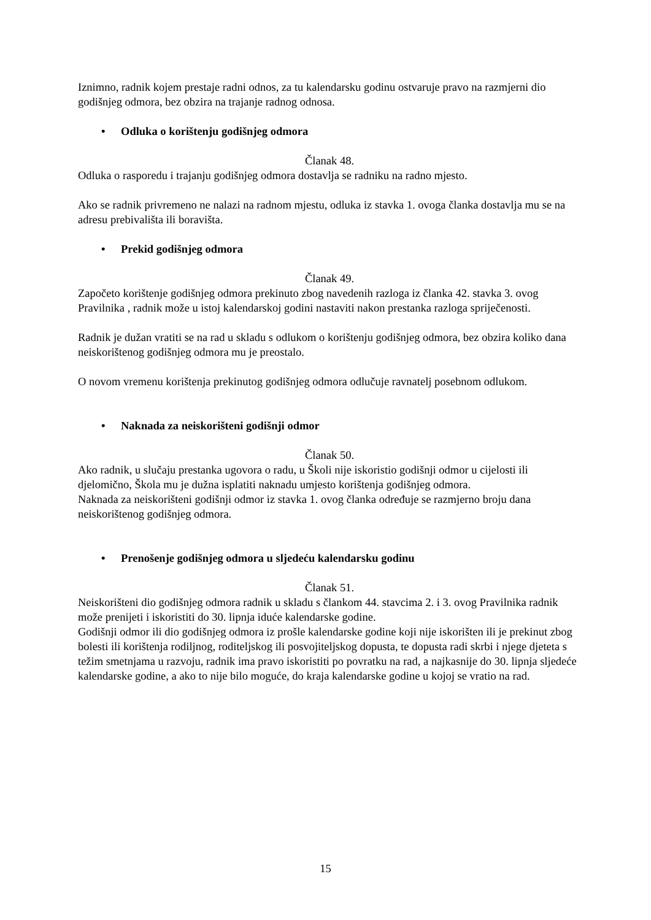Iznimno, radnik kojem prestaje radni odnos, za tu kalendarsku godinu ostvaruje pravo na razmjerni dio godišnjeg odmora, bez obzira na trajanje radnog odnosa.
• Odluka o korištenju godišnjeg odmora
Članak 48.
Odluka o rasporedu i trajanju godišnjeg odmora dostavlja se radniku na radno mjesto.
Ako se radnik privremeno ne nalazi na radnom mjestu, odluka iz stavka 1. ovoga članka dostavlja mu se na adresu prebivališta ili boravišta.
• Prekid godišnjeg odmora
Članak 49.
Započeto korištenje godišnjeg odmora prekinuto zbog navedenih razloga iz članka 42. stavka 3. ovog Pravilnika , radnik može u istoj kalendarskoj godini nastaviti nakon prestanka razloga spriječenosti.
Radnik je dužan vratiti se na rad u skladu s odlukom o korištenju godišnjeg odmora, bez obzira koliko dana neiskorištenog godišnjeg odmora mu je preostalo.
O novom vremenu korištenja prekinutog godišnjeg odmora odlučuje ravnatelj posebnom odlukom.
• Naknada za neiskorišteni godišnji odmor
Članak 50.
Ako radnik, u slučaju prestanka ugovora o radu, u Školi nije iskoristio godišnji odmor u cijelosti ili djelomično, Škola mu je dužna isplatiti naknadu umjesto korištenja godišnjeg odmora.
Naknada za neiskorišteni godišnji odmor iz stavka 1. ovog članka određuje se razmjerno broju dana neiskorištenog godišnjeg odmora.
• Prenošenje godišnjeg odmora u sljedeću kalendarsku godinu
Članak 51.
Neiskorišteni dio godišnjeg odmora radnik u skladu s člankom 44. stavcima 2. i 3. ovog Pravilnika radnik može prenijeti i iskoristiti do 30. lipnja iduće kalendarske godine.
Godišnji odmor ili dio godišnjeg odmora iz prošle kalendarske godine koji nije iskorišten ili je prekinut zbog bolesti ili korištenja rodiljnog, roditeljskog ili posvojiteljskog dopusta, te dopusta radi skrbi i njege djeteta s težim smetnjama u razvoju, radnik ima pravo iskoristiti po povratku na rad, a najkasnije do 30. lipnja sljedeće kalendarske godine, a ako to nije bilo moguće, do kraja kalendarske godine u kojoj se vratio na rad.
15